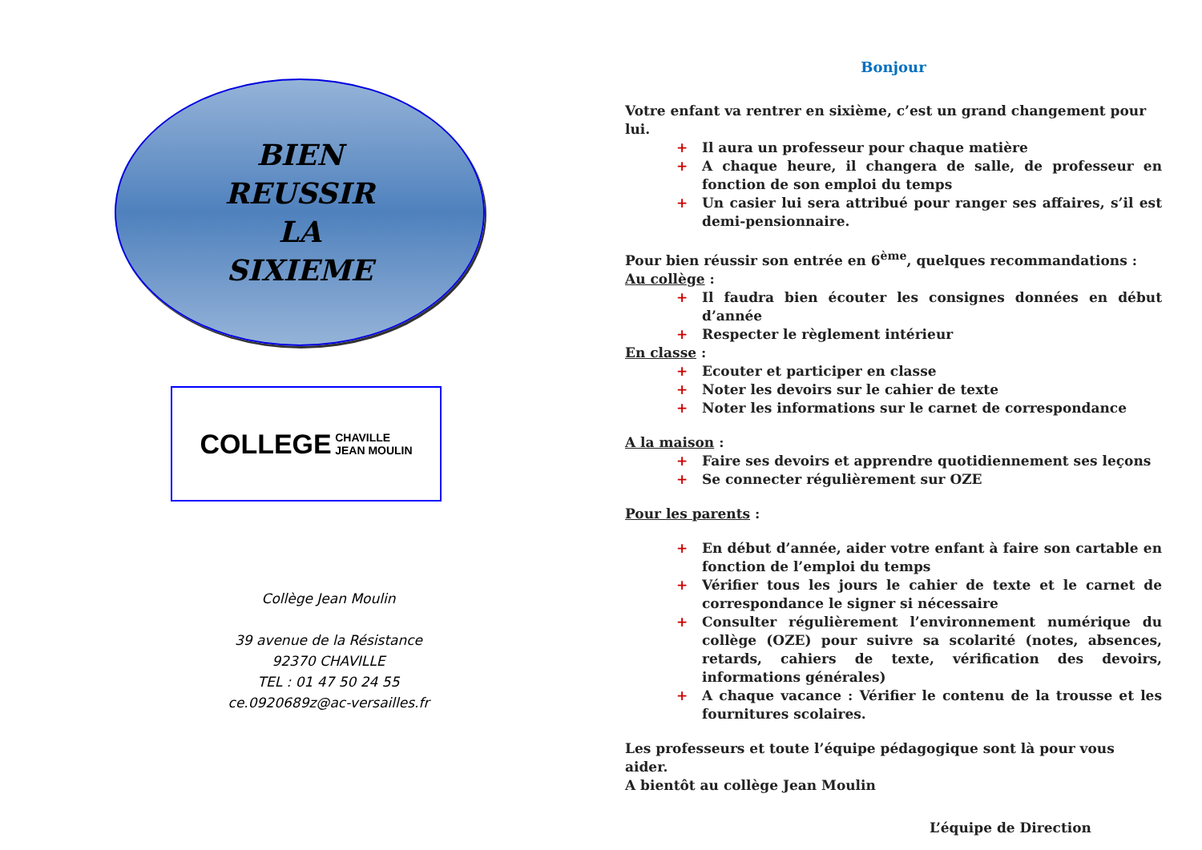BIEN
REUSSIR
LA
SIXIEME
COLLEGE CHAVILLE
JEAN MOULIN
Collège Jean Moulin
39 avenue de la Résistance
92370 CHAVILLE
TEL : 01 47 50 24 55
ce.0920689z@ac-versailles.fr
Bonjour
Votre enfant va rentrer en sixième, c’est un grand changement pour lui.
Il aura un professeur pour chaque matière
A chaque heure, il changera de salle, de professeur en fonction de son emploi du temps
Un casier lui sera attribué pour ranger ses affaires, s’il est demi-pensionnaire.
Pour bien réussir son entrée en 6<sup>ème</sup>, quelques recommandations :
Au collège :
Il faudra bien écouter les consignes données en début d’année
Respecter le règlement intérieur
En classe :
Ecouter et participer en classe
Noter les devoirs sur le cahier de texte
Noter les informations sur le carnet de correspondance
A la maison :
Faire ses devoirs et apprendre quotidiennement ses leçons
Se connecter régulièrement sur OZE
Pour les parents :
En début d’année, aider votre enfant à faire son cartable en fonction de l’emploi du temps
Vérifier tous les jours le cahier de texte et le carnet de correspondance le signer si nécessaire
Consulter régulièrement l’environnement numérique du collège (OZE) pour suivre sa scolarité (notes, absences, retards, cahiers de texte, vérification des devoirs, informations générales)
A chaque vacance : Vérifier le contenu de la trousse et les fournitures scolaires.
Les professeurs et toute l’équipe pédagogique sont là pour vous aider.
A bientôt au collège Jean Moulin
L’équipe de Direction